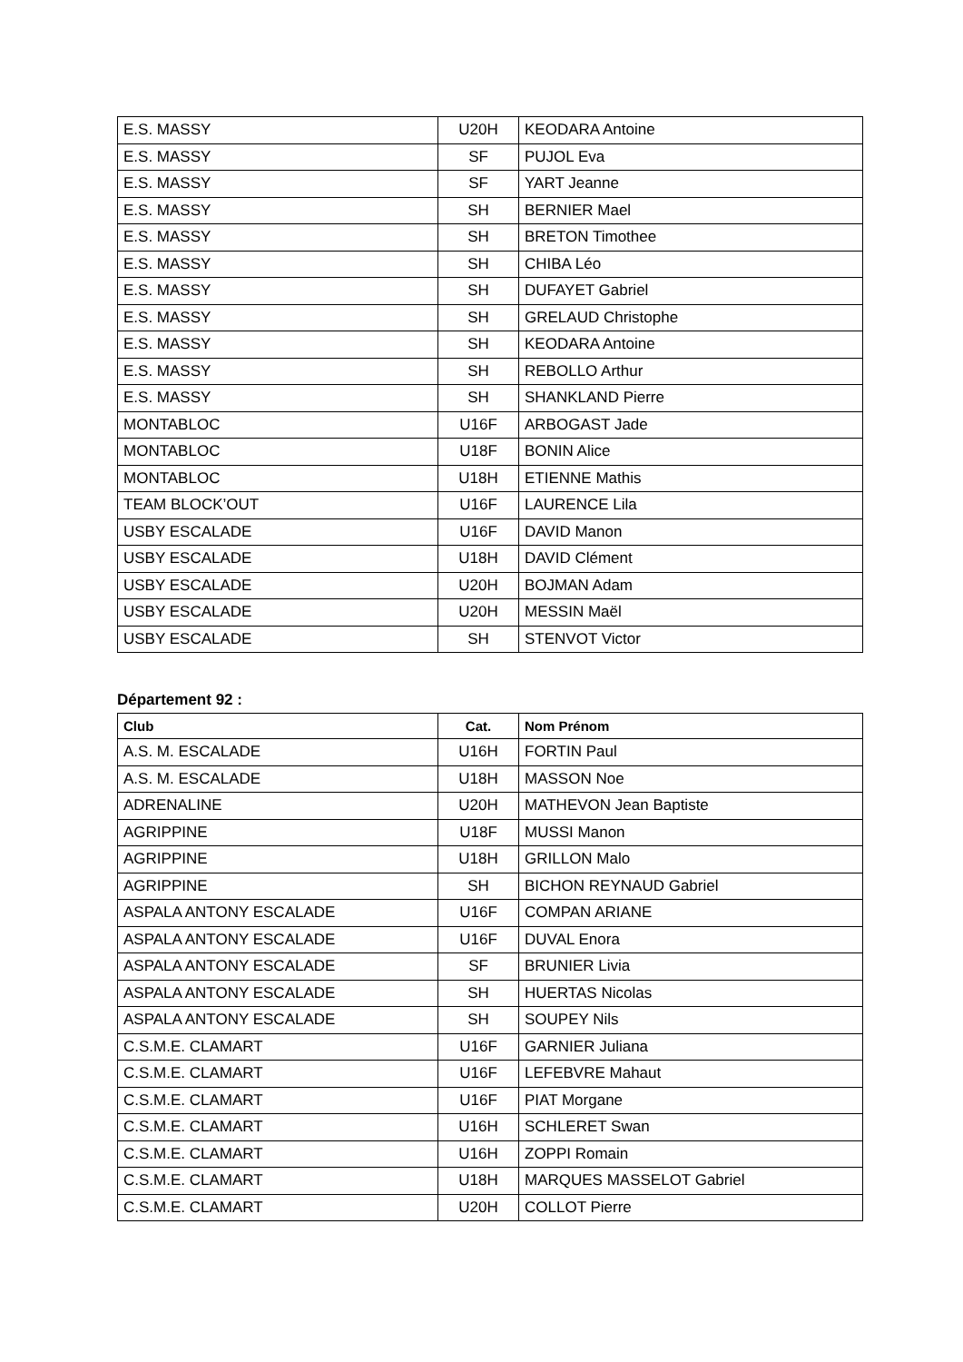| E.S. MASSY | U20H | KEODARA Antoine |
| E.S. MASSY | SF | PUJOL Eva |
| E.S. MASSY | SF | YART Jeanne |
| E.S. MASSY | SH | BERNIER Mael |
| E.S. MASSY | SH | BRETON Timothee |
| E.S. MASSY | SH | CHIBA Léo |
| E.S. MASSY | SH | DUFAYET Gabriel |
| E.S. MASSY | SH | GRELAUD Christophe |
| E.S. MASSY | SH | KEODARA Antoine |
| E.S. MASSY | SH | REBOLLO Arthur |
| E.S. MASSY | SH | SHANKLAND Pierre |
| MONTABLOC | U16F | ARBOGAST Jade |
| MONTABLOC | U18F | BONIN Alice |
| MONTABLOC | U18H | ETIENNE Mathis |
| TEAM BLOCK’OUT | U16F | LAURENCE Lila |
| USBY ESCALADE | U16F | DAVID Manon |
| USBY ESCALADE | U18H | DAVID Clément |
| USBY ESCALADE | U20H | BOJMAN Adam |
| USBY ESCALADE | U20H | MESSIN Maël |
| USBY ESCALADE | SH | STENVOT Victor |
Département 92 :
| Club | Cat. | Nom Prénom |
| --- | --- | --- |
| A.S. M. ESCALADE | U16H | FORTIN Paul |
| A.S. M. ESCALADE | U18H | MASSON Noe |
| ADRENALINE | U20H | MATHEVON Jean Baptiste |
| AGRIPPINE | U18F | MUSSI Manon |
| AGRIPPINE | U18H | GRILLON Malo |
| AGRIPPINE | SH | BICHON REYNAUD Gabriel |
| ASPALA ANTONY ESCALADE | U16F | COMPAN ARIANE |
| ASPALA ANTONY ESCALADE | U16F | DUVAL Enora |
| ASPALA ANTONY ESCALADE | SF | BRUNIER Livia |
| ASPALA ANTONY ESCALADE | SH | HUERTAS Nicolas |
| ASPALA ANTONY ESCALADE | SH | SOUPEY Nils |
| C.S.M.E. CLAMART | U16F | GARNIER Juliana |
| C.S.M.E. CLAMART | U16F | LEFEBVRE Mahaut |
| C.S.M.E. CLAMART | U16F | PIAT Morgane |
| C.S.M.E. CLAMART | U16H | SCHLERET Swan |
| C.S.M.E. CLAMART | U16H | ZOPPI Romain |
| C.S.M.E. CLAMART | U18H | MARQUES MASSELOT Gabriel |
| C.S.M.E. CLAMART | U20H | COLLOT Pierre |